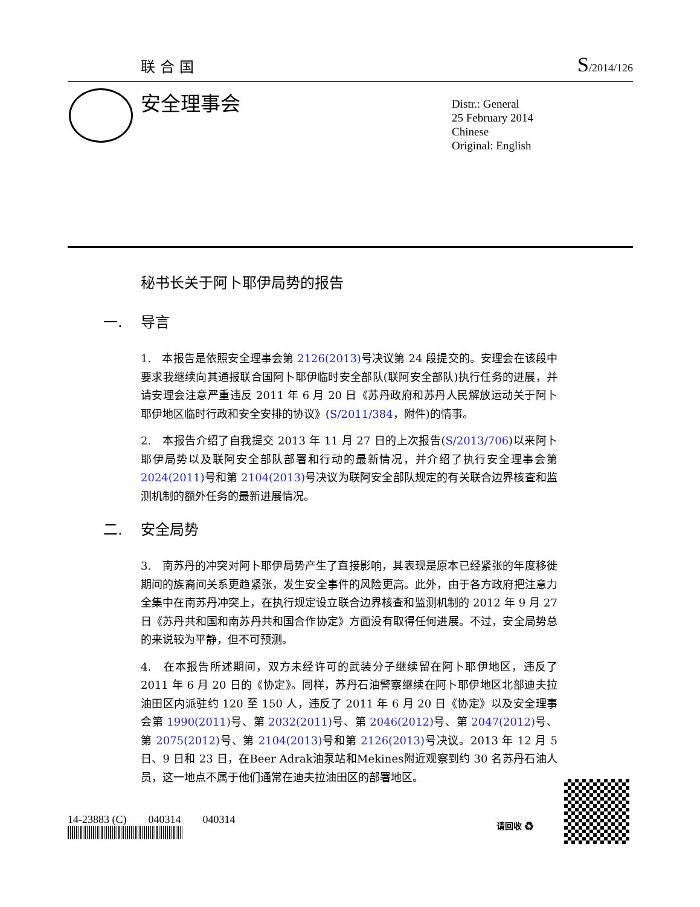联合国 S/2014/126
安全理事会
Distr.: General
25 February 2014
Chinese
Original: English
秘书长关于阿卜耶伊局势的报告
一. 导言
1.　本报告是依照安全理事会第 2126(2013) 号决议第 24 段提交的。安理会在该段中要求我继续向其通报联合国阿卜耶伊临时安全部队(联阿安全部队)执行任务的进展，并请安理会注意严重违反 2011 年 6 月 20 日《苏丹政府和苏丹人民解放运动关于阿卜耶伊地区临时行政和安全安排的协议》(S/2011/384，附件)的情事。
2.　本报告介绍了自我提交 2013 年 11 月 27 日的上次报告(S/2013/706)以来阿卜耶伊局势以及联阿安全部队部署和行动的最新情况，并介绍了执行安全理事会第 2024(2011) 号和第 2104(2013) 号决议为联阿安全部队规定的有关联合边界核查和监测机制的额外任务的最新进展情况。
二. 安全局势
3.　南苏丹的冲突对阿卜耶伊局势产生了直接影响，其表现是原本已经紧张的年度移徙期间的族裔间关系更趋紧张，发生安全事件的风险更高。此外，由于各方政府把注意力全集中在南苏丹冲突上，在执行规定设立联合边界核查和监测机制的 2012 年 9 月 27 日《苏丹共和国和南苏丹共和国合作协定》方面没有取得任何进展。不过，安全局势总的来说较为平静，但不可预测。
4.　在本报告所述期间，双方未经许可的武装分子继续留在阿卜耶伊地区，违反了 2011 年 6 月 20 日的《协定》。同样，苏丹石油警察继续在阿卜耶伊地区北部迪夫拉油田区内派驻约 120 至 150 人，违反了 2011 年 6 月 20 日《协定》以及安全理事会第 1990(2011) 号、第 2032(2011) 号、第 2046(2012) 号、第 2047(2012) 号、第 2075(2012) 号、第 2104(2013) 号和第 2126(2013) 号决议。2013 年 12 月 5 日、9 日和 23 日，在Beer Adrak油泵站和Mekines附近观察到约 30 名苏丹石油人员，这一地点不属于他们通常在迪夫拉油田区的部署地区。
14-23883 (C)　　040314　　040314
请回收 ♻